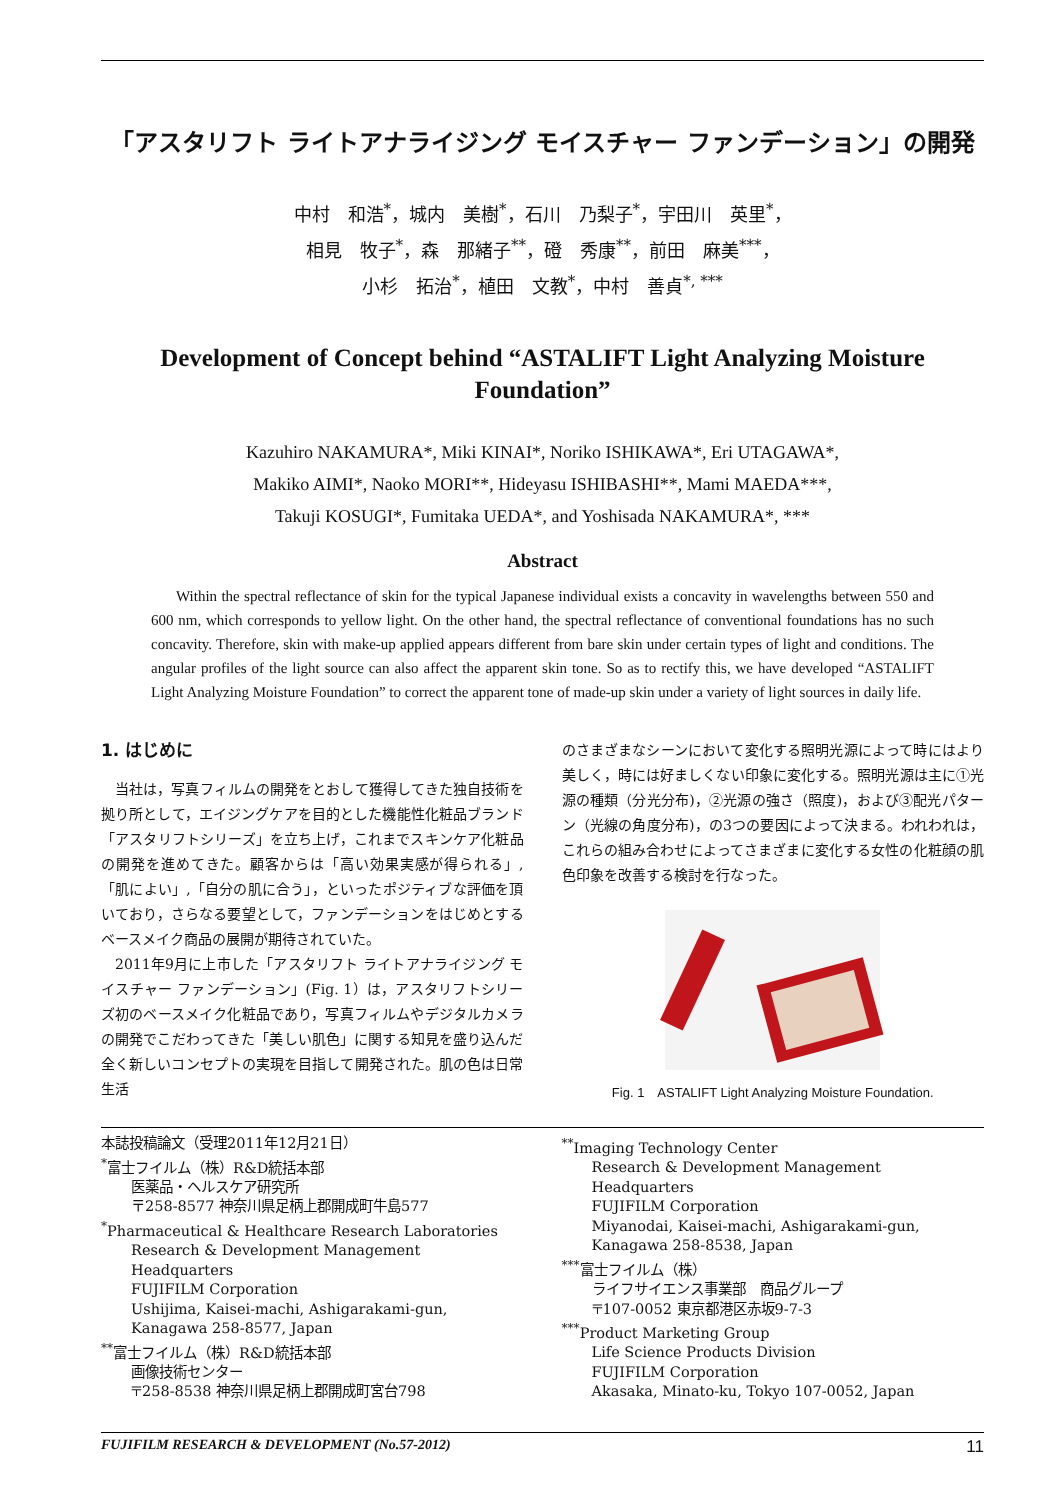「アスタリフト ライトアナライジング モイスチャー ファンデーション」の開発
中村　和浩<sup>*</sup>，城内　美樹<sup>*</sup>，石川　乃梨子<sup>*</sup>，宇田川　英里<sup>*</sup>，
相見　牧子<sup>*</sup>，森　那緒子<sup>**</sup>，磴　秀康<sup>**</sup>，前田　麻美<sup>***</sup>，
小杉　拓治<sup>*</sup>，植田　文教<sup>*</sup>，中村　善貞<sup>*, ***</sup>
Development of Concept behind “ASTALIFT Light Analyzing Moisture Foundation”
Kazuhiro NAKAMURA*, Miki KINAI*, Noriko ISHIKAWA*, Eri UTAGAWA*,
Makiko AIMI*, Naoko MORI**, Hideyasu ISHIBASHI**, Mami MAEDA***,
Takuji KOSUGI*, Fumitaka UEDA*, and Yoshisada NAKAMURA*, ***
Abstract
Within the spectral reflectance of skin for the typical Japanese individual exists a concavity in wavelengths between 550 and 600 nm, which corresponds to yellow light. On the other hand, the spectral reflectance of conventional foundations has no such concavity. Therefore, skin with make-up applied appears different from bare skin under certain types of light and conditions. The angular profiles of the light source can also affect the apparent skin tone. So as to rectify this, we have developed “ASTALIFT Light Analyzing Moisture Foundation” to correct the apparent tone of made-up skin under a variety of light sources in daily life.
1. はじめに
当社は，写真フィルムの開発をとおして獲得してきた独自技術を拠り所として，エイジングケアを目的とした機能性化粧品ブランド「アスタリフトシリーズ」を立ち上げ，これまでスキンケア化粧品の開発を進めてきた。顧客からは「高い効果実感が得られる」,「肌によい」,「自分の肌に合う」，といったポジティブな評価を頂いており，さらなる要望として，ファンデーションをはじめとするベースメイク商品の展開が期待されていた。
2011年9月に上市した「アスタリフト ライトアナライジング モイスチャー ファンデーション」(Fig. 1）は，アスタリフトシリーズ初のベースメイク化粧品であり，写真フィルムやデジタルカメラの開発でこだわってきた「美しい肌色」に関する知見を盛り込んだ全く新しいコンセプトの実現を目指して開発された。肌の色は日常生活
のさまざまなシーンにおいて変化する照明光源によって時にはより美しく，時には好ましくない印象に変化する。照明光源は主に①光源の種類（分光分布)，②光源の強さ（照度)，および③配光パターン（光線の角度分布)，の3つの要因によって決まる。われわれは，これらの組み合わせによってさまざまに変化する女性の化粧顔の肌色印象を改善する検討を行なった。
Fig. 1　ASTALIFT Light Analyzing Moisture Foundation.
本誌投稿論文（受理2011年12月21日）
<sup>*</sup> 富士フイルム（株）R&D統括本部
医薬品・ヘルスケア研究所
〒258-8577 神奈川県足柄上郡開成町牛島577
<sup>*</sup> Pharmaceutical & Healthcare Research Laboratories
Research & Development Management Headquarters
FUJIFILM Corporation
Ushijima, Kaisei-machi, Ashigarakami-gun, Kanagawa 258-8577, Japan
<sup>**</sup> 富士フイルム（株）R&D統括本部
画像技術センター
〒258-8538 神奈川県足柄上郡開成町宮台798
<sup>**</sup> Imaging Technology Center
Research & Development Management Headquarters
FUJIFILM Corporation
Miyanodai, Kaisei-machi, Ashigarakami-gun, Kanagawa 258-8538, Japan
<sup>***</sup> 富士フイルム（株）
ライフサイエンス事業部　商品グループ
〒107-0052 東京都港区赤坂9-7-3
<sup>***</sup> Product Marketing Group
Life Science Products Division
FUJIFILM Corporation
Akasaka, Minato-ku, Tokyo 107-0052, Japan
FUJIFILM RESEARCH & DEVELOPMENT (No.57-2012) 11